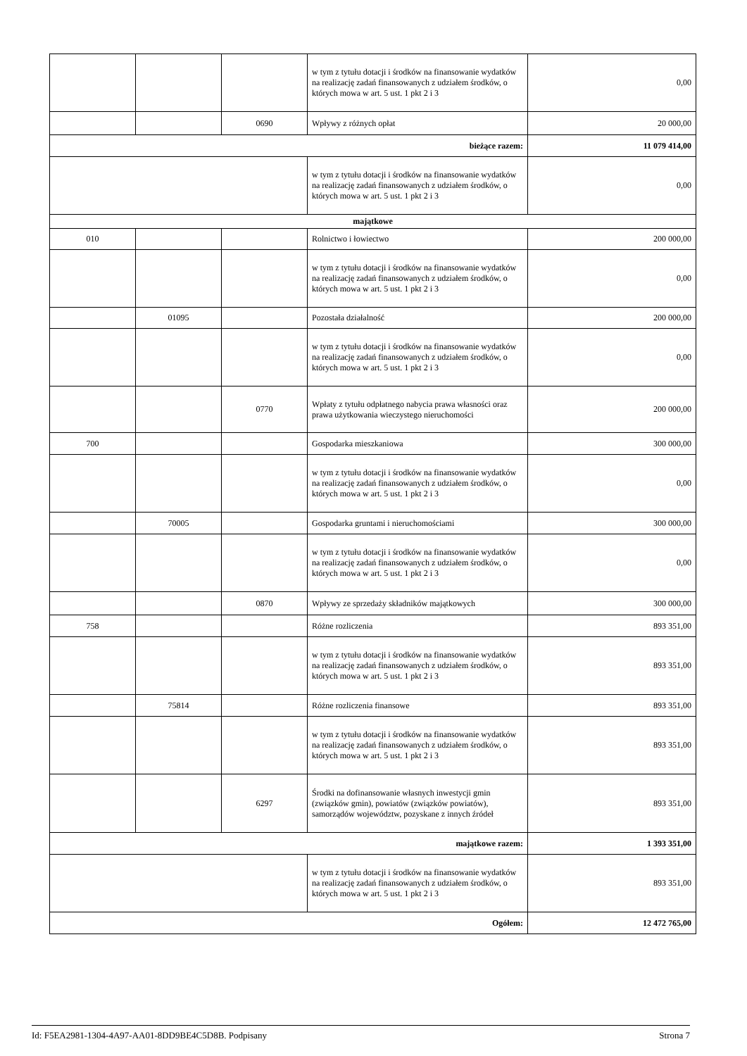| | | | w tym z tytułu dotacji i środków na finansowanie wydatków na realizację zadań finansowanych z udziałem środków, o których mowa w art. 5 ust. 1 pkt 2 i 3 | 0,00 |
| | | 0690 | Wpływy z różnych opłat | 20 000,00 |
| bieżące razem: | | | | 11 079 414,00 |
| | | | w tym z tytułu dotacji i środków na finansowanie wydatków na realizację zadań finansowanych z udziałem środków, o których mowa w art. 5 ust. 1 pkt 2 i 3 | 0,00 |
| majątkowe | | | | |
| 010 | | | Rolnictwo i łowiectwo | 200 000,00 |
| | | | w tym z tytułu dotacji i środków na finansowanie wydatków na realizację zadań finansowanych z udziałem środków, o których mowa w art. 5 ust. 1 pkt 2 i 3 | 0,00 |
| | 01095 | | Pozostała działalność | 200 000,00 |
| | | | w tym z tytułu dotacji i środków na finansowanie wydatków na realizację zadań finansowanych z udziałem środków, o których mowa w art. 5 ust. 1 pkt 2 i 3 | 0,00 |
| | | 0770 | Wpłaty z tytułu odpłatnego nabycia prawa własności oraz prawa użytkowania wieczystego nieruchomości | 200 000,00 |
| 700 | | | Gospodarka mieszkaniowa | 300 000,00 |
| | | | w tym z tytułu dotacji i środków na finansowanie wydatków na realizację zadań finansowanych z udziałem środków, o których mowa w art. 5 ust. 1 pkt 2 i 3 | 0,00 |
| | 70005 | | Gospodarka gruntami i nieruchomościami | 300 000,00 |
| | | | w tym z tytułu dotacji i środków na finansowanie wydatków na realizację zadań finansowanych z udziałem środków, o których mowa w art. 5 ust. 1 pkt 2 i 3 | 0,00 |
| | | 0870 | Wpływy ze sprzedaży składników majątkowych | 300 000,00 |
| 758 | | | Różne rozliczenia | 893 351,00 |
| | | | w tym z tytułu dotacji i środków na finansowanie wydatków na realizację zadań finansowanych z udziałem środków, o których mowa w art. 5 ust. 1 pkt 2 i 3 | 893 351,00 |
| | 75814 | | Różne rozliczenia finansowe | 893 351,00 |
| | | | w tym z tytułu dotacji i środków na finansowanie wydatków na realizację zadań finansowanych z udziałem środków, o których mowa w art. 5 ust. 1 pkt 2 i 3 | 893 351,00 |
| | | 6297 | Środki na dofinansowanie własnych inwestycji gmin (związków gmin), powiatów (związków powiatów), samorządów województw, pozyskane z innych źródeł | 893 351,00 |
| majątkowe razem: | | | | 1 393 351,00 |
| | | | w tym z tytułu dotacji i środków na finansowanie wydatków na realizację zadań finansowanych z udziałem środków, o których mowa w art. 5 ust. 1 pkt 2 i 3 | 893 351,00 |
| Ogółem: | | | | 12 472 765,00 |
Id: F5EA2981-1304-4A97-AA01-8DD9BE4C5D8B. Podpisany Strona 7